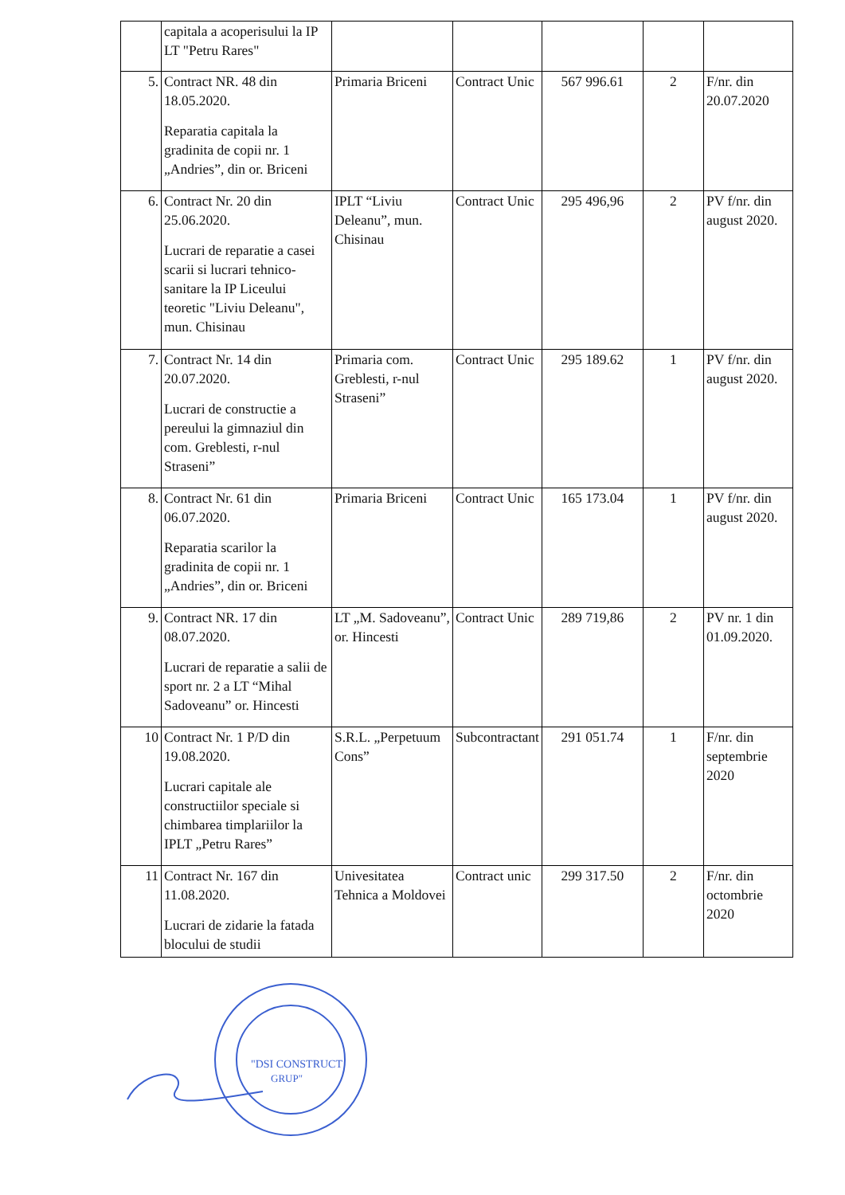| | capitala a acoperisului la IP LT "Petru Rares" | | | | | |
| 5. | Contract NR. 48 din 18.05.2020. Reparatia capitala la gradinita de copii nr. 1 „Andries”, din or. Briceni | Primaria Briceni | Contract Unic | 567 996.61 | 2 | F/nr. din 20.07.2020 |
| 6. | Contract Nr. 20 din 25.06.2020. Lucrari de reparatie a casei scarii si lucrari tehnico-sanitare la IP Liceului teoretic "Liviu Deleanu", mun. Chisinau | IPLT “Liviu Deleanu”, mun. Chisinau | Contract Unic | 295 496,96 | 2 | PV f/nr. din august 2020. |
| 7. | Contract Nr. 14 din 20.07.2020. Lucrari de constructie a pereului la gimnaziul din com. Greblesti, r-nul Straseni” | Primaria com. Greblesti, r-nul Straseni” | Contract Unic | 295 189.62 | 1 | PV f/nr. din august 2020. |
| 8. | Contract Nr. 61 din 06.07.2020. Reparatia scarilor la gradinita de copii nr. 1 „Andries”, din or. Briceni | Primaria Briceni | Contract Unic | 165 173.04 | 1 | PV f/nr. din august 2020. |
| 9. | Contract NR. 17 din 08.07.2020. Lucrari de reparatie a salii de sport nr. 2 a LT “Mihal Sadoveanu” or. Hincesti | LT „M. Sadoveanu”, or. Hincesti | Contract Unic | 289 719,86 | 2 | PV nr. 1 din 01.09.2020. |
| 10 | Contract Nr. 1 P/D din 19.08.2020. Lucrari capitale ale constructiilor speciale si chimbarea timplariilor la IPLT „Petru Rares” | S.R.L. „Perpetuum Cons” | Subcontractant | 291 051.74 | 1 | F/nr. din septembrie 2020 |
| 11 | Contract Nr. 167 din 11.08.2020. Lucrari de zidarie la fatada blocului de studii | Univesitatea Tehnica a Moldovei | Contract unic | 299 317.50 | 2 | F/nr. din octombrie 2020 |
"DSI CONSTRUCT
GRUP"